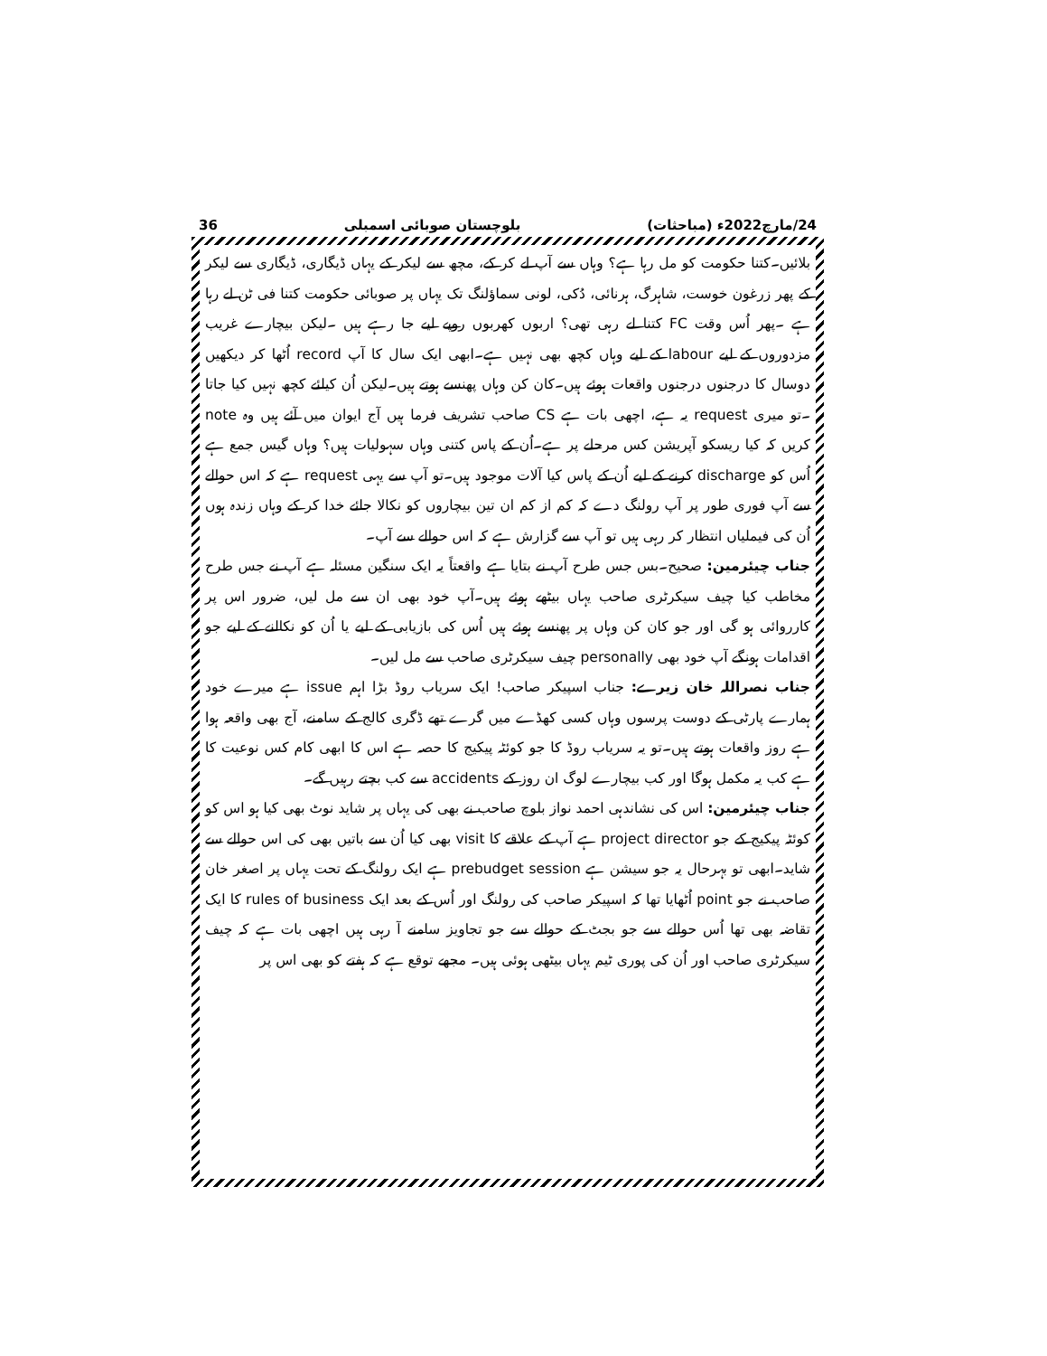24/مارچ2022ء (مباحثات) بلوچستان صوبائی اسمبلی 36
بلائیں۔کتنا حکومت کو مل رہا ہے؟ وہاں سے آپ لے کر کے، مچھ سے لیکر کے یہاں ڈیگاری، ڈیگاری سے لیکر کے پھر زرغون خوست، شاہرگ، ہرنائی، دُکی، لونی سماؤلنگ تک یہاں پر صوبائی حکومت کتنا فی ٹن لے رہا ہے ۔پھر اُس وقت FC کتنا لے رہی تھی؟ اربوں کھربوں روپے لیے جا رہے ہیں ۔لیکن بیچارے غریب مزدوروں کے لیے labour کے لیے وہاں کچھ بھی نہیں ہے۔ابھی ایک سال کا آپ record اُٹھا کر دیکھیں دوسال کا درجنوں درجنوں واقعات ہوئے ہیں۔کان کن وہاں پھنسے ہوتے ہیں۔لیکن اُن کیلئے کچھ نہیں کیا جاتا ۔تو میری request یہ ہے، اچھی بات ہے CS صاحب تشریف فرما ہیں آج ایوان میں آئے ہیں وہ note کریں کہ کیا ریسکو آپریشن کس مرحلے پر ہے۔اُن کے پاس کتنی وہاں سہولیات ہیں؟ وہاں گیس جمع ہے اُس کو discharge کرنے کے لیے اُن کے پاس کیا آلات موجود ہیں۔تو آپ سے یہی request ہے کہ اس حوالے سے آپ فوری طور پر آپ رولنگ دے کہ کم از کم ان تین بیچاروں کو نکالا جائے خدا کر کے وہاں زندہ ہوں اُن کی فیملیاں انتظار کر رہی ہیں تو آپ سے گزارش ہے کہ اس حوالے سے آپ۔
جناب چیئرمین: صحیح۔بس جس طرح آپ نے بتایا ہے واقعتاً یہ ایک سنگین مسئلہ ہے آپ نے جس طرح مخاطب کیا چیف سیکرٹری صاحب یہاں بیٹھے ہوئے ہیں۔آپ خود بھی ان سے مل لیں، ضرور اس پر کارروائی ہو گی اور جو کان کن وہاں پر پھنسے ہوئے ہیں اُس کی بازیابی کے لیے یا اُن کو نکالنے کے لیے جو اقدامات ہونگے آپ خود بھی personally چیف سیکرٹری صاحب سے مل لیں۔
جناب نصراللہ خان زیرے: جناب اسپیکر صاحب! ایک سریاب روڈ بڑا اہم issue ہے میرے خود ہمارے پارٹی کے دوست پرسوں وہاں کسی کھڈے میں گرے تھے ڈگری کالج کے سامنے، آج بھی واقعہ ہوا ہے روز واقعات ہوتے ہیں۔تو یہ سریاب روڈ کا جو کوئٹہ پیکیج کا حصہ ہے اس کا ابھی کام کس نوعیت کا ہے کب یہ مکمل ہوگا اور کب بیچارے لوگ ان روز کے accidents سے کب بچتے رہیں گے۔
جناب چیئرمین: اس کی نشاندہی احمد نواز بلوچ صاحب نے بھی کی یہاں پر شاید نوٹ بھی کیا ہو اس کو کوئٹہ پیکیج کے جو project director ہے آپ کے علاقے کا visit بھی کیا اُن سے باتیں بھی کی اس حوالے سے شاید۔ابھی تو بہرحال یہ جو سیشن ہے prebudget session ہے ایک رولنگ کے تحت یہاں پر اصغر خان صاحب نے جو point اُٹھایا تھا کہ اسپیکر صاحب کی رولنگ اور اُس کے بعد ایک rules of business کا ایک تقاضہ بھی تھا اُس حوالے سے جو بجٹ کے حوالے سے جو تجاویز سامنے آ رہی ہیں اچھی بات ہے کہ چیف سیکرٹری صاحب اور اُن کی پوری ٹیم یہاں بیٹھی ہوئی ہیں۔ مجھے توقع ہے کہ ہفتے کو بھی اس پر